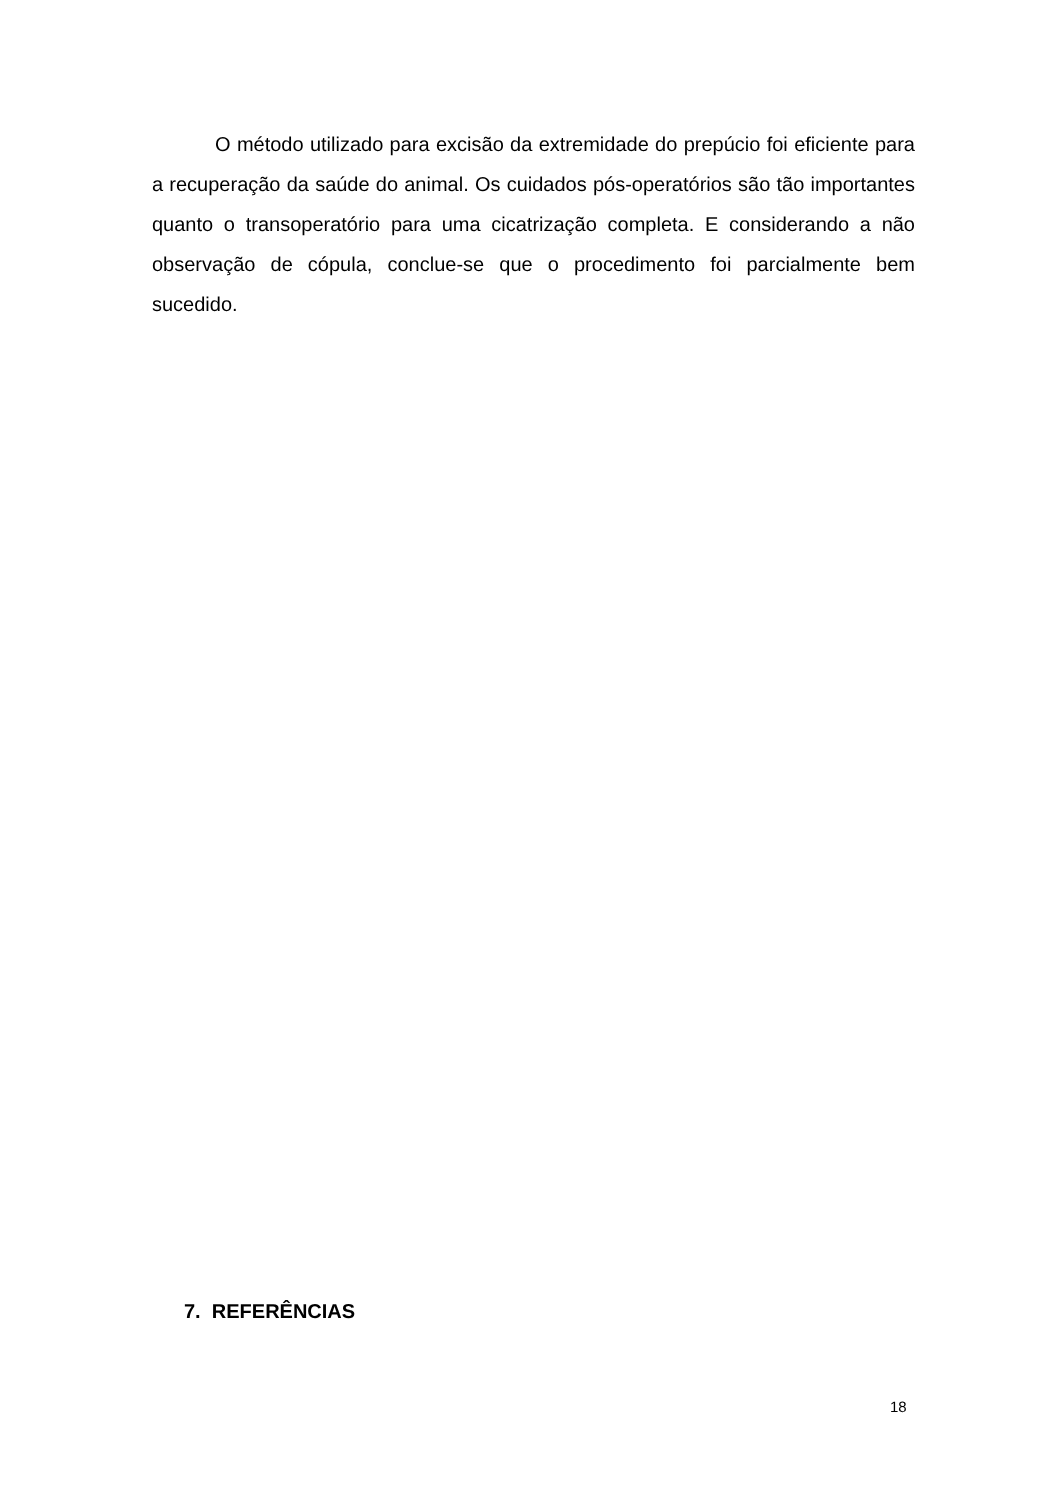O método utilizado para excisão da extremidade do prepúcio foi eficiente para a recuperação da saúde do animal. Os cuidados pós-operatórios são tão importantes quanto o transoperatório para uma cicatrização completa. E considerando a não observação de cópula, conclue-se que o procedimento foi parcialmente bem sucedido.
7. REFERÊNCIAS
18